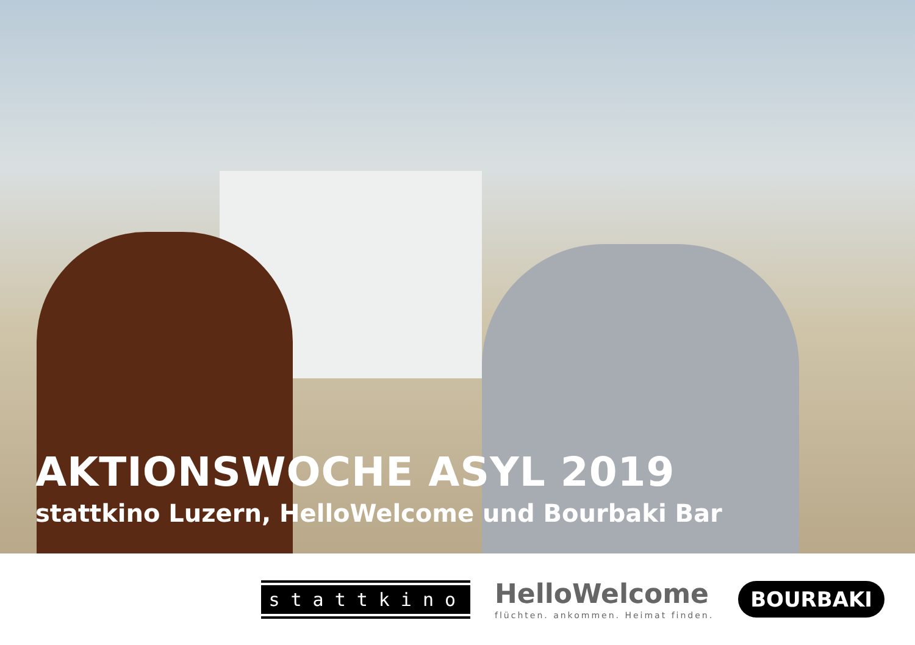AKTIONSWOCHE ASYL 2019
stattkino Luzern, HelloWelcome und Bourbaki Bar
stattkino
HelloWelcome
flüchten. ankommen. Heimat finden.
BOURBAKI